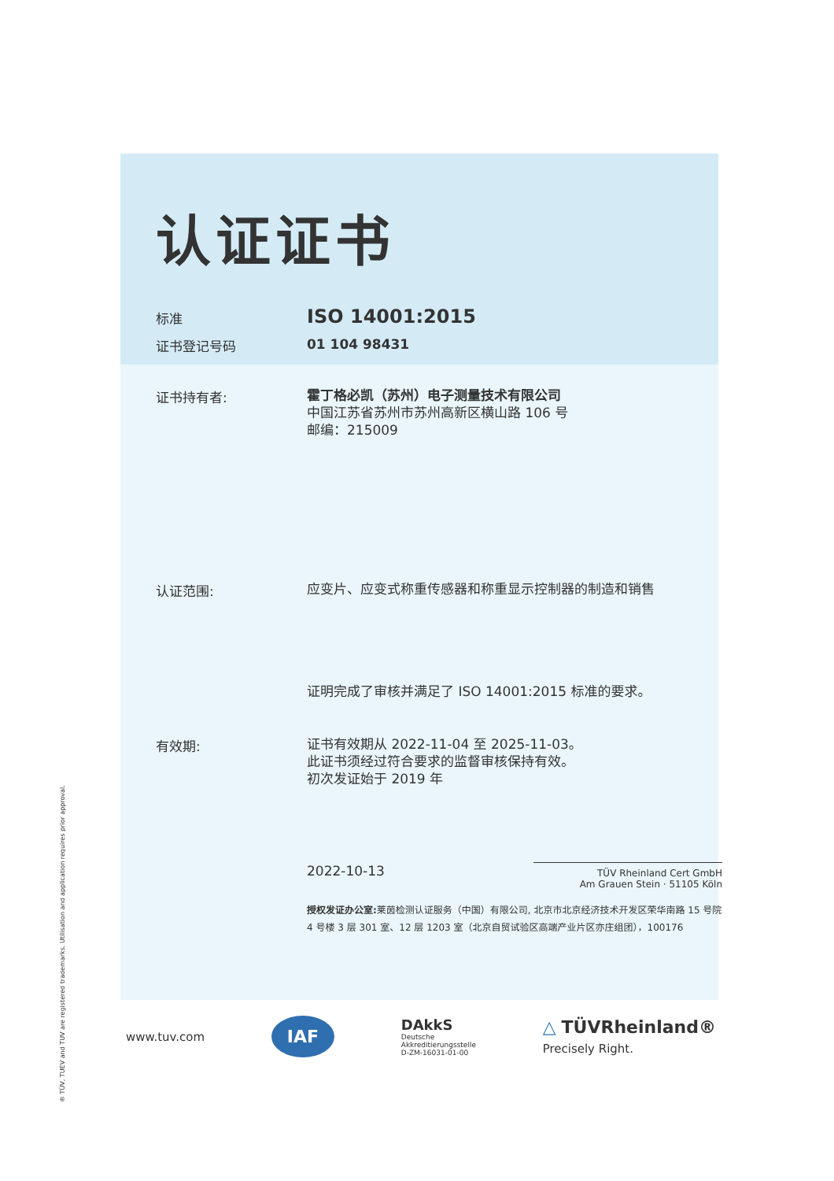认证证书
标准
ISO 14001:2015
证书登记号码
01 104 98431
证书持有者:
霍丁格必凯（苏州）电子测量技术有限公司
中国江苏省苏州市苏州高新区横山路 106 号
邮编：215009
认证范围:
应变片、应变式称重传感器和称重显示控制器的制造和销售
证明完成了审核并满足了 ISO 14001:2015 标准的要求。
有效期:
证书有效期从 2022-11-04 至 2025-11-03。
此证书须经过符合要求的监督审核保持有效。
初次发证始于 2019 年
2022-10-13
TÜV Rheinland Cert GmbH
Am Grauen Stein · 51105 Köln
授权发证办公室: 莱茵检测认证服务（中国）有限公司, 北京市北京经济技术开发区荣华南路 15 号院 4 号楼 3 层 301 室、12 层 1203 室（北京自贸试验区高端产业片区亦庄组团），100176
www.tuv.com IAF DAkkS
Deutsche
Akkreditierungsstelle
D-ZM-16031-01-00 △ TÜVRheinland®
Precisely Right.
® TÜV, TUEV and TUV are registered trademarks. Utilisation and application requires prior approval.